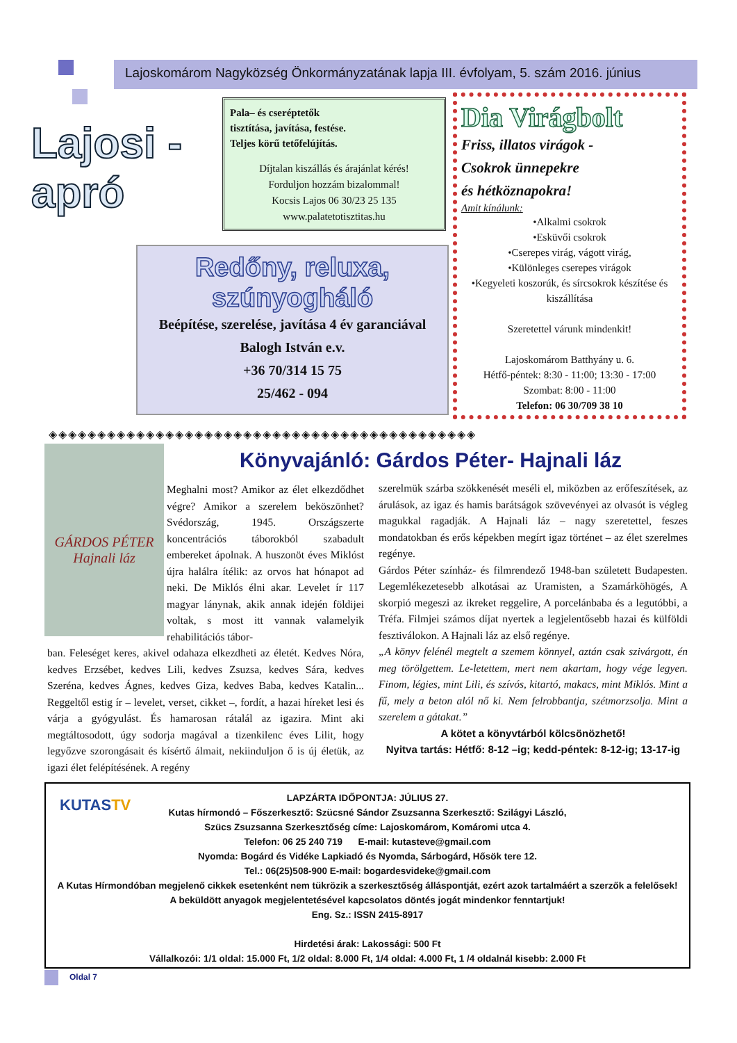Lajoskomárom Nagyközség Önkormányzatának lapja III. évfolyam, 5. szám 2016. június
Lajosi - apró
Pala– és cseréptetők
tisztítása, javítása, festése.
Teljes körű tetőfelújítás.
Díjtalan kiszállás és árajánlat kérés!
Forduljon hozzám bizalommal!
Kocsis Lajos 06 30/23 25 135
www.palatetotisztitas.hu
Redőny, reluxa, szúnyogháló
Beépítése, szerelése, javítása 4 év garanciával
Balogh István e.v.
+36 70/314 15 75
25/462 - 094
Dia Virágbolt
Friss, illatos virágok -
Csokrok ünnepekre
és hétköznapokra!
Amit kínálunk:
•Alkalmi csokrok
•Esküvői csokrok
•Cserepes virág, vágott virág,
•Különleges cserepes virágok
•Kegyeleti koszorúk, és sírcsokrok készítése és kiszállítása
Szeretettel várunk mindenkit!
Lajoskomárom Batthyány u. 6.
Hétfő-péntek: 8:30 - 11:00; 13:30 - 17:00
Szombat: 8:00 - 11:00
Telefon: 06 30/709 38 10
◈◈◈◈◈◈◈◈◈◈◈◈◈◈◈◈◈◈◈◈◈◈◈◈◈◈◈◈◈◈◈◈◈◈◈◈◈◈◈◈◈◈◈◈
GÁRDOS PÉTER
Hajnali láz
Könyvajánló: Gárdos Péter- Hajnali láz
Meghalni most? Amikor az élet elkezdődhet végre? Amikor a szerelem beköszönhet? Svédország, 1945. Országszerte koncentrációs táborokból szabadult embereket ápolnak. A huszonöt éves Miklóst újra halálra ítélik: az orvos hat hónapot ad neki. De Miklós élni akar. Levelet ír 117 magyar lánynak, akik annak idején földijei voltak, s most itt vannak valamelyik rehabilitációs tábor-
ban. Feleséget keres, akivel odahaza elkezdheti az életét. Kedves Nóra, kedves Erzsébet, kedves Lili, kedves Zsuzsa, kedves Sára, kedves Szeréna, kedves Ágnes, kedves Giza, kedves Baba, kedves Katalin... Reggeltől estig ír – levelet, verset, cikket –, fordít, a hazai híreket lesi és várja a gyógyulást. És hamarosan rátalál az igazira. Mint aki megtáltosodott, úgy sodorja magával a tizenkilenc éves Lilit, hogy legyőzve szorongásait és kísértő álmait, nekiinduljon ő is új életük, az igazi élet felépítésének. A regény
szerelmük szárba szökkenését meséli el, miközben az erőfeszítések, az árulások, az igaz és hamis barátságok szövevényei az olvasót is végleg magukkal ragadják. A Hajnali láz – nagy szeretettel, feszes mondatokban és erős képekben megírt igaz történet – az élet szerelmes regénye.
Gárdos Péter színház- és filmrendező 1948-ban született Budapesten. Legemlékezetesebb alkotásai az Uramisten, a Szamárköhögés, A skorpió megeszi az ikreket reggelire, A porcelánbaba és a legutóbbi, a Tréfa. Filmjei számos díjat nyertek a legjelentősebb hazai és külföldi fesztiválokon. A Hajnali láz az első regénye.
„A könyv felénél megtelt a szemem könnyel, aztán csak szivárgott, én meg törölgettem. Le-letettem, mert nem akartam, hogy vége legyen. Finom, légies, mint Lili, és szívós, kitartó, makacs, mint Miklós. Mint a fű, mely a beton alól nő ki. Nem felrobbantja, szétmorzsolja. Mint a szerelem a gátakat.”
A kötet a könyvtárból kölcsönözhető!
Nyitva tartás: Hétfő: 8-12 –ig; kedd-péntek: 8-12-ig; 13-17-ig
KUTASTV
LAPZÁRTA IDŐPONTJA: JÚLIUS 27.
Kutas hírmondó – Főszerkesztő: Szücsné Sándor Zsuzsanna Szerkesztő: Szilágyi László,
Szücs Zsuzsanna Szerkesztőség címe: Lajoskomárom, Komáromi utca 4.
Telefon: 06 25 240 719 E-mail: kutasteve@gmail.com
Nyomda: Bogárd és Vidéke Lapkiadó és Nyomda, Sárbogárd, Hősök tere 12.
Tel.: 06(25)508-900 E-mail: bogardesvideke@gmail.com
A Kutas Hírmondóban megjelenő cikkek esetenként nem tükrözik a szerkesztőség álláspontját, ezért azok tartalmáért a szerzők a felelősek! A beküldött anyagok megjelentetésével kapcsolatos döntés jogát mindenkor fenntartjuk!
Eng. Sz.: ISSN 2415-8917
Hirdetési árak: Lakossági: 500 Ft
Vállalkozói: 1/1 oldal: 15.000 Ft, 1/2 oldal: 8.000 Ft, 1/4 oldal: 4.000 Ft, 1 /4 oldalnál kisebb: 2.000 Ft
Oldal 7